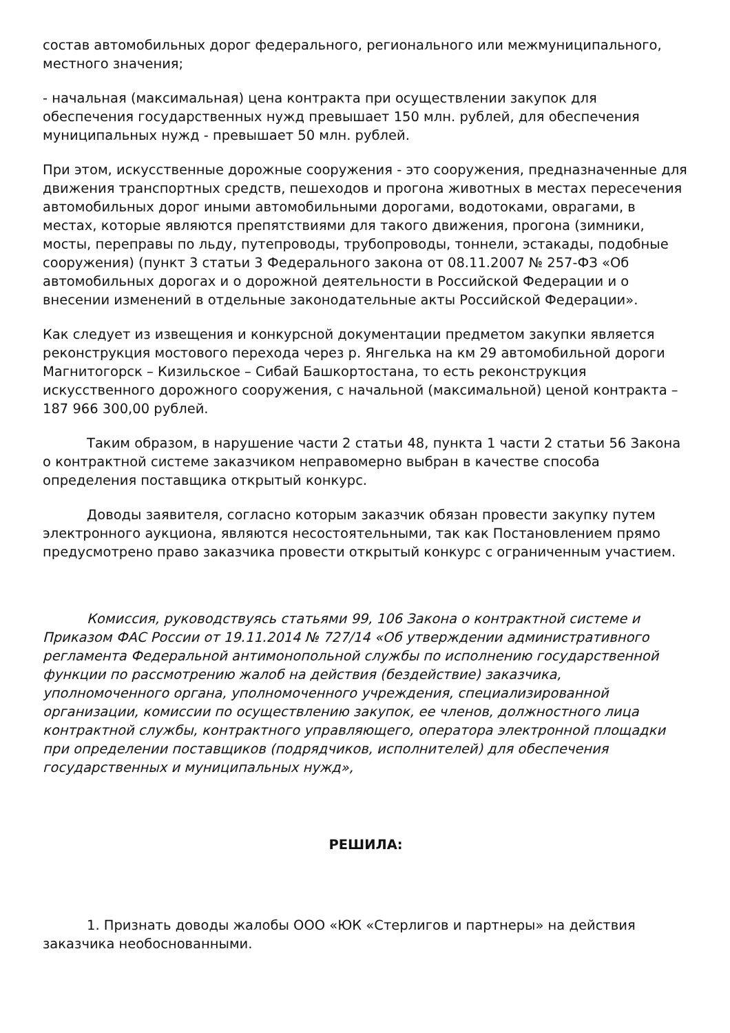состав автомобильных дорог федерального, регионального или межмуниципального, местного значения;
- начальная (максимальная) цена контракта при осуществлении закупок для обеспечения государственных нужд превышает 150 млн. рублей, для обеспечения муниципальных нужд - превышает 50 млн. рублей.
При этом, искусственные дорожные сооружения - это сооружения, предназначенные для движения транспортных средств, пешеходов и прогона животных в местах пересечения автомобильных дорог иными автомобильными дорогами, водотоками, оврагами, в местах, которые являются препятствиями для такого движения, прогона (зимники, мосты, переправы по льду, путепроводы, трубопроводы, тоннели, эстакады, подобные сооружения) (пункт 3 статьи 3 Федерального закона от 08.11.2007 № 257-ФЗ «Об автомобильных дорогах и о дорожной деятельности в Российской Федерации и о внесении изменений в отдельные законодательные акты Российской Федерации».
Как следует из извещения и конкурсной документации предметом закупки является реконструкция мостового перехода через р. Янгелька на км 29 автомобильной дороги Магнитогорск – Кизильское – Сибай Башкортостана, то есть реконструкция искусственного дорожного сооружения, с начальной (максимальной) ценой контракта – 187 966 300,00 рублей.
Таким образом, в нарушение части 2 статьи 48, пункта 1 части 2 статьи 56 Закона о контрактной системе заказчиком неправомерно выбран в качестве способа определения поставщика открытый конкурс.
Доводы заявителя, согласно которым заказчик обязан провести закупку путем электронного аукциона, являются несостоятельными, так как Постановлением прямо предусмотрено право заказчика провести открытый конкурс с ограниченным участием.
Комиссия, руководствуясь статьями 99, 106 Закона о контрактной системе и Приказом ФАС России от 19.11.2014 № 727/14 «Об утверждении административного регламента Федеральной антимонопольной службы по исполнению государственной функции по рассмотрению жалоб на действия (бездействие) заказчика, уполномоченного органа, уполномоченного учреждения, специализированной организации, комиссии по осуществлению закупок, ее членов, должностного лица контрактной службы, контрактного управляющего, оператора электронной площадки при определении поставщиков (подрядчиков, исполнителей) для обеспечения государственных и муниципальных нужд»,
РЕШИЛА:
1. Признать доводы жалобы ООО «ЮК «Стерлигов и партнеры» на действия заказчика необоснованными.